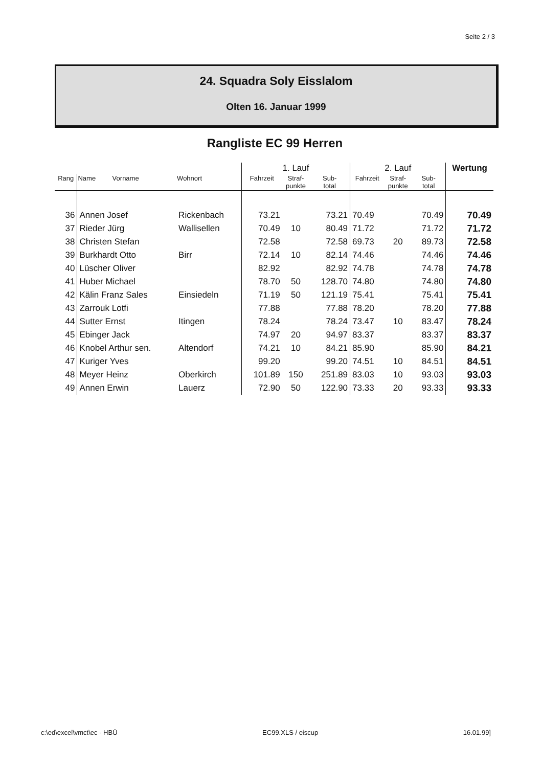Seite 2 / 3
24. Squadra Soly Eisslalom
Olten 16. Januar 1999
Rangliste EC 99 Herren
| | | | 1. Lauf | | | 2. Lauf | | | Wertung |
| --- | --- | --- | --- | --- | --- | --- | --- | --- | --- |
| Rang | Name Vorname | Wohnort | Fahrzeit | Straf- punkte | Sub- total | Fahrzeit | Straf- punkte | Sub- total | |
| 36 | Annen Josef | Rickenbach | 73.21 | | 73.21 | 70.49 | | 70.49 | 70.49 |
| 37 | Rieder Jürg | Wallisellen | 70.49 | 10 | 80.49 | 71.72 | | 71.72 | 71.72 |
| 38 | Christen Stefan | | 72.58 | | 72.58 | 69.73 | 20 | 89.73 | 72.58 |
| 39 | Burkhardt Otto | Birr | 72.14 | 10 | 82.14 | 74.46 | | 74.46 | 74.46 |
| 40 | Lüscher Oliver | | 82.92 | | 82.92 | 74.78 | | 74.78 | 74.78 |
| 41 | Huber Michael | | 78.70 | 50 | 128.70 | 74.80 | | 74.80 | 74.80 |
| 42 | Kälin Franz Sales | Einsiedeln | 71.19 | 50 | 121.19 | 75.41 | | 75.41 | 75.41 |
| 43 | Zarrouk Lotfi | | 77.88 | | 77.88 | 78.20 | | 78.20 | 77.88 |
| 44 | Sutter Ernst | Itingen | 78.24 | | 78.24 | 73.47 | 10 | 83.47 | 78.24 |
| 45 | Ebinger Jack | | 74.97 | 20 | 94.97 | 83.37 | | 83.37 | 83.37 |
| 46 | Knobel Arthur sen. | Altendorf | 74.21 | 10 | 84.21 | 85.90 | | 85.90 | 84.21 |
| 47 | Kuriger Yves | | 99.20 | | 99.20 | 74.51 | 10 | 84.51 | 84.51 |
| 48 | Meyer Heinz | Oberkirch | 101.89 | 150 | 251.89 | 83.03 | 10 | 93.03 | 93.03 |
| 49 | Annen Erwin | Lauerz | 72.90 | 50 | 122.90 | 73.33 | 20 | 93.33 | 93.33 |
c:\ed\excel\vmct\ec - HBÜ EC99.XLS / eiscup 16.01.99]